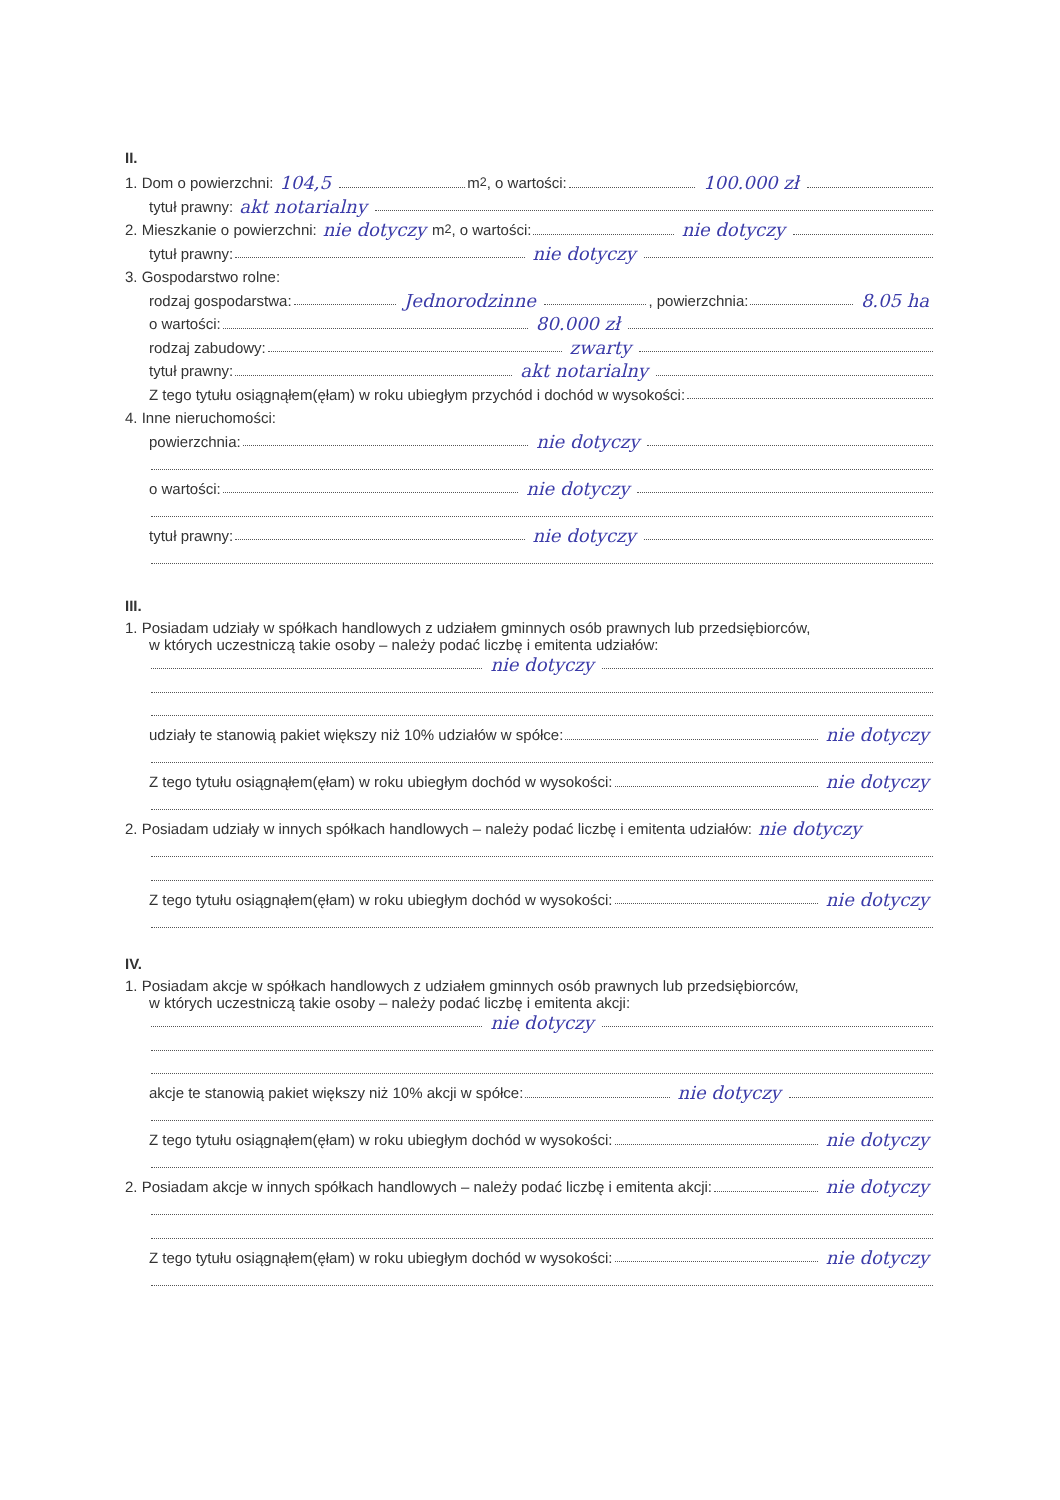II.
1. Dom o powierzchni: 104,5 m<sup>2</sup>, o wartości: 100.000 zł
tytuł prawny: akt notarialny
2. Mieszkanie o powierzchni: nie dotyczy m<sup>2</sup>, o wartości: nie dotyczy
tytuł prawny: nie dotyczy
3. Gospodarstwo rolne:
rodzaj gospodarstwa: Jednorodzinne , powierzchnia: 8.05 ha
o wartości: 80.000 zł
rodzaj zabudowy: zwarty
tytuł prawny: akt notarialny
Z tego tytułu osiągnąłem(ęłam) w roku ubiegłym przychód i dochód w wysokości:
4. Inne nieruchomości:
powierzchnia: nie dotyczy
o wartości: nie dotyczy
tytuł prawny: nie dotyczy
III.
1. Posiadam udziały w spółkach handlowych z udziałem gminnych osób prawnych lub przedsiębiorców,
w których uczestniczą takie osoby – należy podać liczbę i emitenta udziałów:
nie dotyczy
udziały te stanowią pakiet większy niż 10% udziałów w spółce: nie dotyczy
Z tego tytułu osiągnąłem(ęłam) w roku ubiegłym dochód w wysokości: nie dotyczy
2. Posiadam udziały w innych spółkach handlowych – należy podać liczbę i emitenta udziałów: nie dotyczy
Z tego tytułu osiągnąłem(ęłam) w roku ubiegłym dochód w wysokości: nie dotyczy
IV.
1. Posiadam akcje w spółkach handlowych z udziałem gminnych osób prawnych lub przedsiębiorców,
w których uczestniczą takie osoby – należy podać liczbę i emitenta akcji:
nie dotyczy
akcje te stanowią pakiet większy niż 10% akcji w spółce: nie dotyczy
Z tego tytułu osiągnąłem(ęłam) w roku ubiegłym dochód w wysokości: nie dotyczy
2. Posiadam akcje w innych spółkach handlowych – należy podać liczbę i emitenta akcji: nie dotyczy
Z tego tytułu osiągnąłem(ęłam) w roku ubiegłym dochód w wysokości: nie dotyczy